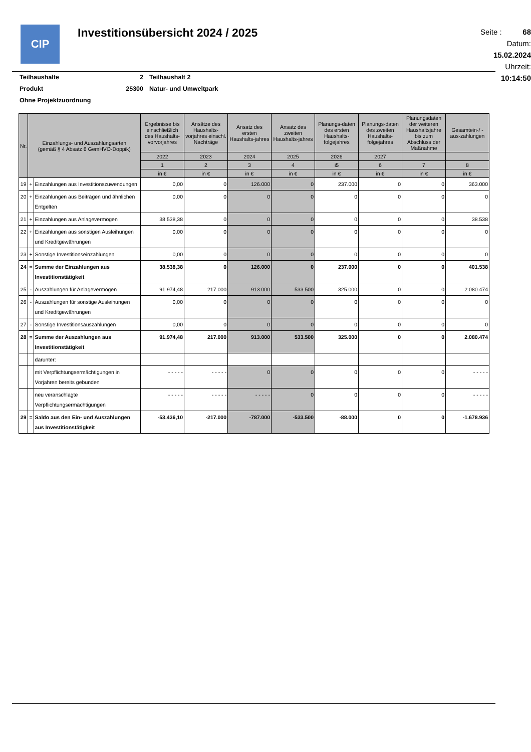CIP
Investitionsübersicht 2024 / 2025
Seite : 68
Datum: 15.02.2024
Uhrzeit: 10:14:50
| Teilhaushalte | 2 | Teilhaushalt 2 |
| Produkt | 25300 | Natur- und Umweltpark |
| Ohne Projektzuordnung | | |
| Nr. | Einzahlungs- und Auszahlungsarten (gemäß § 4 Absatz 6 GemHVO-Doppik) | | Ergebnisse bis einschließlich des Haushalts-vorvorjahres | Ansätze des Haushalts-vorjahres einschl. Nachträge | Ansatz des ersten Haushalts-jahres | Ansatz des zweiten Haushalts-jahres | Planungs-daten des ersten Haushalts-folgejahres | Planungs-daten des zweiten Haushalts-folgejahres | Planungsdaten der weiteren Haushaltsjahre bis zum Abschluss der Maßnahme | Gesamtein-/ -aus-zahlungen |
| --- | --- | --- | --- | --- | --- | --- | --- | --- | --- | --- |
| | | | 2022 | 2023 | 2024 | 2025 | 2026 | 2027 | | |
| | | | 1 | 2 | 3 | 4 | i5 | 6 | 7 | 8 |
| | | | in € | in € | in € | in € | in € | in € | in € | in € |
| 19 | + | Einzahlungen aus Investitionszuwendungen | 0,00 | 0 | 126.000 | 0 | 237.000 | 0 | 0 | 363.000 |
| 20 | + | Einzahlungen aus Beiträgen und ähnlichen Entgelten | 0,00 | 0 | 0 | 0 | 0 | 0 | 0 | 0 |
| 21 | + | Einzahlungen aus Anlagevermögen | 38.538,38 | 0 | 0 | 0 | 0 | 0 | 0 | 38.538 |
| 22 | + | Einzahlungen aus sonstigen Ausleihungen und Kreditgewährungen | 0,00 | 0 | 0 | 0 | 0 | 0 | 0 | 0 |
| 23 | + | Sonstige Investitionseinzahlungen | 0,00 | 0 | 0 | 0 | 0 | 0 | 0 | 0 |
| 24 | = | Summe der Einzahlungen aus Investitionstätigkeit | 38.538,38 | 0 | 126.000 | 0 | 237.000 | 0 | 0 | 401.538 |
| 25 | - | Auszahlungen für Anlagevermögen | 91.974,48 | 217.000 | 913.000 | 533.500 | 325.000 | 0 | 0 | 2.080.474 |
| 26 | - | Auszahlungen für sonstige Ausleihungen und Kreditgewährungen | 0,00 | 0 | 0 | 0 | 0 | 0 | 0 | 0 |
| 27 | - | Sonstige Investitionsauszahlungen | 0,00 | 0 | 0 | 0 | 0 | 0 | 0 | 0 |
| 28 | = | Summe der Auszahlungen aus Investitionstätigkeit | 91.974,48 | 217.000 | 913.000 | 533.500 | 325.000 | 0 | 0 | 2.080.474 |
| | | darunter: | | | | | | | | |
| | | mit Verpflichtungsermächtigungen in Vorjahren bereits gebunden | - - - - - | - - - - - | 0 | 0 | 0 | 0 | 0 | - - - - - |
| | | neu veranschlagte Verpflichtungsermächtigungen | - - - - - | - - - - - | - - - - - | 0 | 0 | 0 | 0 | - - - - - |
| 29 | = | Saldo aus den Ein- und Auszahlungen aus Investitionstätigkeit | -53.436,10 | -217.000 | -787.000 | -533.500 | -88.000 | 0 | 0 | -1.678.936 |